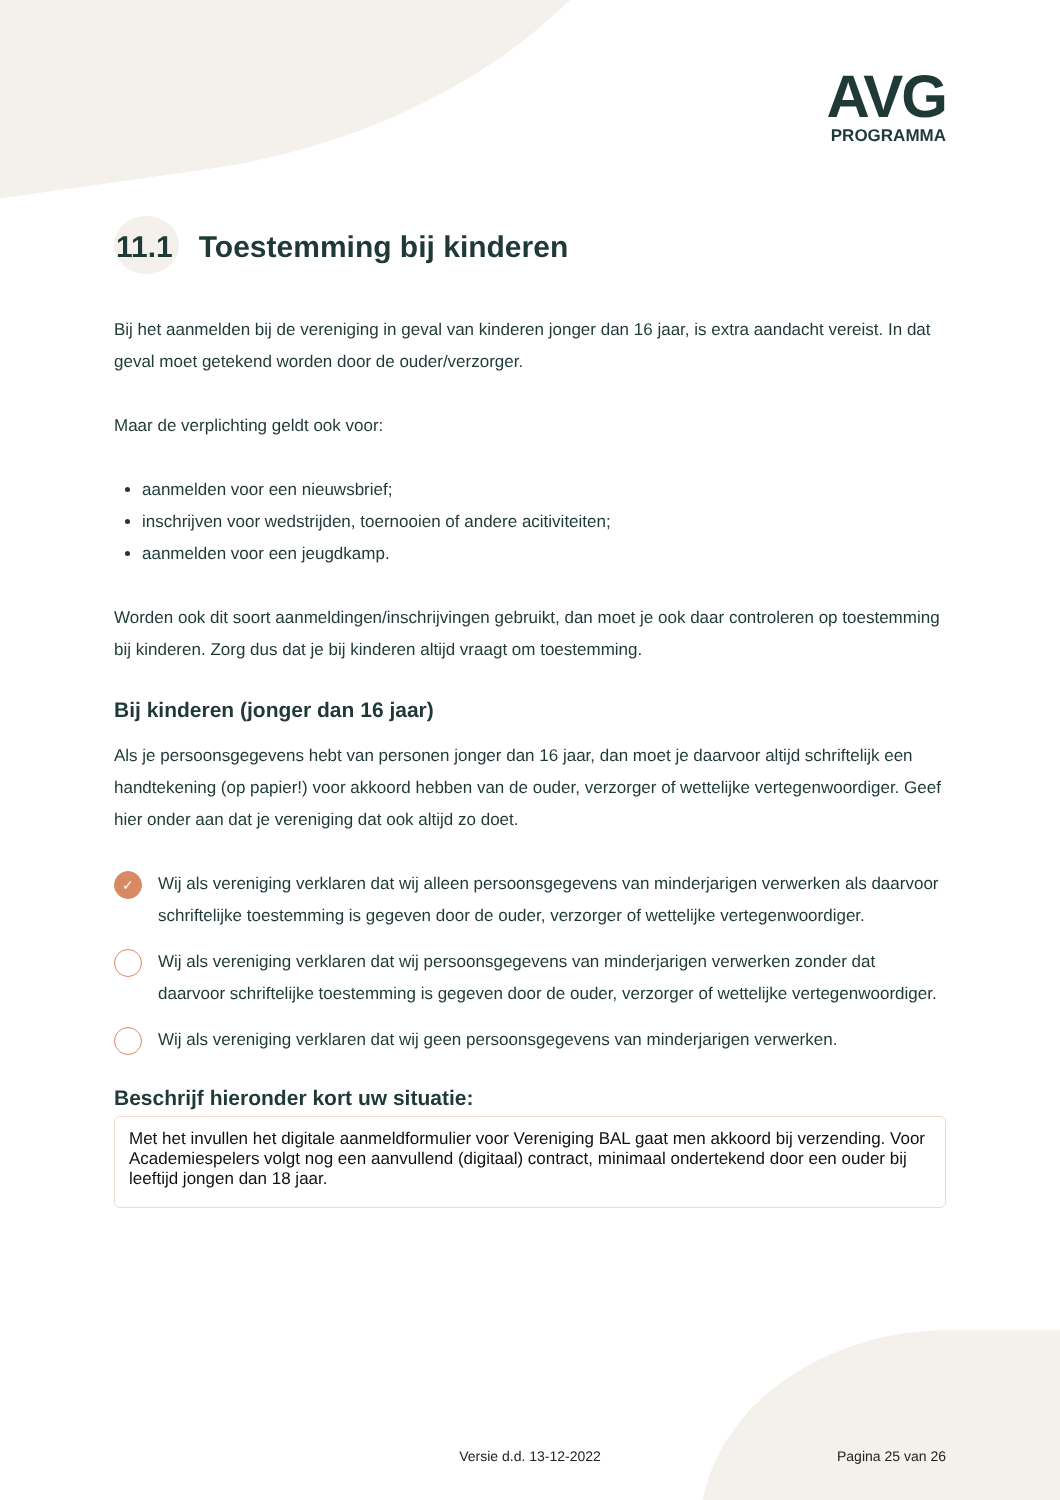AVG
PROGRAMMA
11.1 Toestemming bij kinderen
Bij het aanmelden bij de vereniging in geval van kinderen jonger dan 16 jaar, is extra aandacht vereist. In dat geval moet getekend worden door de ouder/verzorger.
Maar de verplichting geldt ook voor:
aanmelden voor een nieuwsbrief;
inschrijven voor wedstrijden, toernooien of andere acitiviteiten;
aanmelden voor een jeugdkamp.
Worden ook dit soort aanmeldingen/inschrijvingen gebruikt, dan moet je ook daar controleren op toestemming bij kinderen. Zorg dus dat je bij kinderen altijd vraagt om toestemming.
Bij kinderen (jonger dan 16 jaar)
Als je persoonsgegevens hebt van personen jonger dan 16 jaar, dan moet je daarvoor altijd schriftelijk een handtekening (op papier!) voor akkoord hebben van de ouder, verzorger of wettelijke vertegenwoordiger. Geef hier onder aan dat je vereniging dat ook altijd zo doet.
✓
Wij als vereniging verklaren dat wij alleen persoonsgegevens van minderjarigen verwerken als daarvoor schriftelijke toestemming is gegeven door de ouder, verzorger of wettelijke vertegenwoordiger.
Wij als vereniging verklaren dat wij persoonsgegevens van minderjarigen verwerken zonder dat daarvoor schriftelijke toestemming is gegeven door de ouder, verzorger of wettelijke vertegenwoordiger.
Wij als vereniging verklaren dat wij geen persoonsgegevens van minderjarigen verwerken.
Beschrijf hieronder kort uw situatie:
Met het invullen het digitale aanmeldformulier voor Vereniging BAL gaat men akkoord bij verzending. Voor Academiespelers volgt nog een aanvullend (digitaal) contract, minimaal ondertekend door een ouder bij leeftijd jongen dan 18 jaar.
Versie d.d. 13-12-2022 Pagina 25 van 26